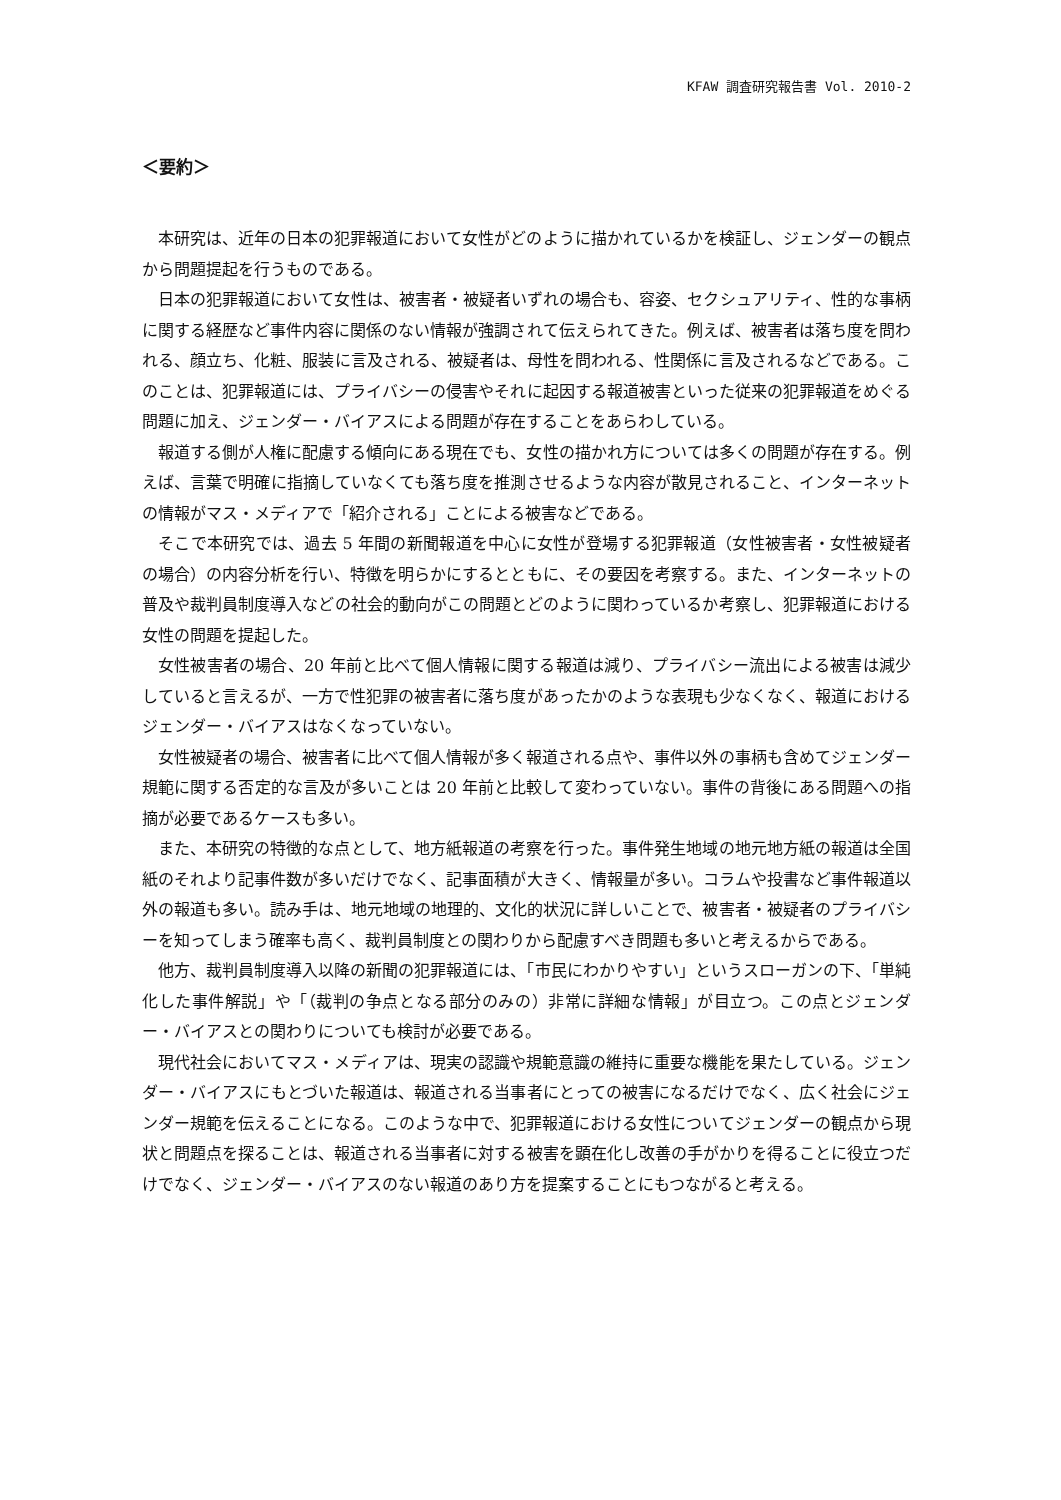KFAW 調査研究報告書 Vol. 2010-2
＜要約＞
本研究は、近年の日本の犯罪報道において女性がどのように描かれているかを検証し、ジェンダーの観点から問題提起を行うものである。
日本の犯罪報道において女性は、被害者・被疑者いずれの場合も、容姿、セクシュアリティ、性的な事柄に関する経歴など事件内容に関係のない情報が強調されて伝えられてきた。例えば、被害者は落ち度を問われる、顔立ち、化粧、服装に言及される、被疑者は、母性を問われる、性関係に言及されるなどである。このことは、犯罪報道には、プライバシーの侵害やそれに起因する報道被害といった従来の犯罪報道をめぐる問題に加え、ジェンダー・バイアスによる問題が存在することをあらわしている。
報道する側が人権に配慮する傾向にある現在でも、女性の描かれ方については多くの問題が存在する。例えば、言葉で明確に指摘していなくても落ち度を推測させるような内容が散見されること、インターネットの情報がマス・メディアで「紹介される」ことによる被害などである。
そこで本研究では、過去 5 年間の新聞報道を中心に女性が登場する犯罪報道（女性被害者・女性被疑者の場合）の内容分析を行い、特徴を明らかにするとともに、その要因を考察する。また、インターネットの普及や裁判員制度導入などの社会的動向がこの問題とどのように関わっているか考察し、犯罪報道における女性の問題を提起した。
女性被害者の場合、20 年前と比べて個人情報に関する報道は減り、プライバシー流出による被害は減少していると言えるが、一方で性犯罪の被害者に落ち度があったかのような表現も少なくなく、報道におけるジェンダー・バイアスはなくなっていない。
女性被疑者の場合、被害者に比べて個人情報が多く報道される点や、事件以外の事柄も含めてジェンダー規範に関する否定的な言及が多いことは 20 年前と比較して変わっていない。事件の背後にある問題への指摘が必要であるケースも多い。
また、本研究の特徴的な点として、地方紙報道の考察を行った。事件発生地域の地元地方紙の報道は全国紙のそれより記事件数が多いだけでなく、記事面積が大きく、情報量が多い。コラムや投書など事件報道以外の報道も多い。読み手は、地元地域の地理的、文化的状況に詳しいことで、被害者・被疑者のプライバシーを知ってしまう確率も高く、裁判員制度との関わりから配慮すべき問題も多いと考えるからである。
他方、裁判員制度導入以降の新聞の犯罪報道には、「市民にわかりやすい」というスローガンの下、「単純化した事件解説」や「（裁判の争点となる部分のみの）非常に詳細な情報」が目立つ。この点とジェンダー・バイアスとの関わりについても検討が必要である。
現代社会においてマス・メディアは、現実の認識や規範意識の維持に重要な機能を果たしている。ジェンダー・バイアスにもとづいた報道は、報道される当事者にとっての被害になるだけでなく、広く社会にジェンダー規範を伝えることになる。このような中で、犯罪報道における女性についてジェンダーの観点から現状と問題点を探ることは、報道される当事者に対する被害を顕在化し改善の手がかりを得ることに役立つだけでなく、ジェンダー・バイアスのない報道のあり方を提案することにもつながると考える。